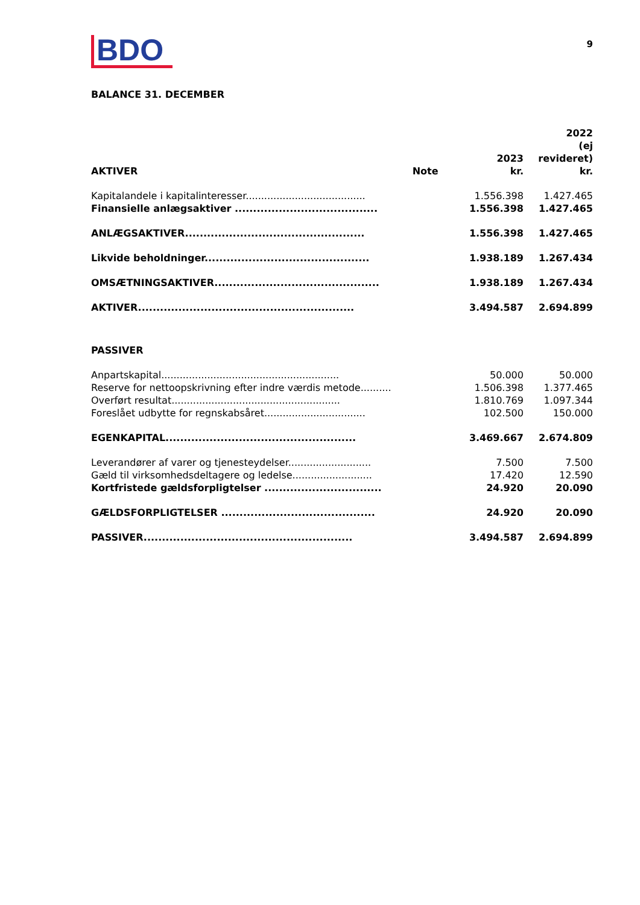BDO
9
BALANCE 31. DECEMBER
| AKTIVER | Note | 2023 kr. | 2022 (ej revideret) kr. |
| --- | --- | --- | --- |
| Kapitalandele i kapitalinteresser....................................... | | 1.556.398 | 1.427.465 |
| Finansielle anlægsaktiver ....................................... | | 1.556.398 | 1.427.465 |
| ANLÆGSAKTIVER................................................. | | 1.556.398 | 1.427.465 |
| Likvide beholdninger............................................. | | 1.938.189 | 1.267.434 |
| OMSÆTNINGSAKTIVER............................................. | | 1.938.189 | 1.267.434 |
| AKTIVER........................................................... | | 3.494.587 | 2.694.899 |
| PASSIVER | | | |
| Anpartskapital.......................................................... | | 50.000 | 50.000 |
| Reserve for nettoopskrivning efter indre værdis metode.......... | | 1.506.398 | 1.377.465 |
| Overført resultat....................................................... | | 1.810.769 | 1.097.344 |
| Foreslået udbytte for regnskabsåret................................. | | 102.500 | 150.000 |
| EGENKAPITAL.................................................... | | 3.469.667 | 2.674.809 |
| Leverandører af varer og tjenesteydelser........................... | | 7.500 | 7.500 |
| Gæld til virksomhedsdeltagere og ledelse.......................... | | 17.420 | 12.590 |
| Kortfristede gældsforpligtelser ................................ | | 24.920 | 20.090 |
| GÆLDSFORPLIGTELSER .......................................... | | 24.920 | 20.090 |
| PASSIVER......................................................... | | 3.494.587 | 2.694.899 |